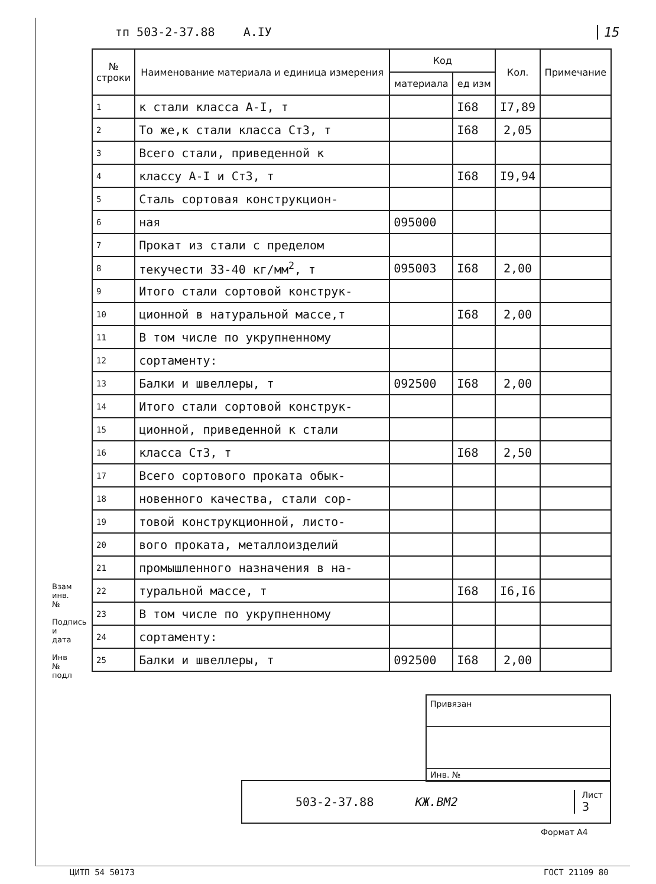тп 503-2-37.88 А.IУ 15
| № строки | Наименование материала и единица измерения | Код | | Кол. | Примечание |
| --- | --- | --- | --- | --- | --- |
| | | материала | ед изм | | |
| 1 | к стали класса А-I, т | | I68 | I7,89 | |
| 2 | То же,к стали класса Ст3, т | | I68 | 2,05 | |
| 3 | Всего стали, приведенной к | | | | |
| 4 | классу А-I и Ст3, т | | I68 | I9,94 | |
| 5 | Сталь сортовая конструкцион- | | | | |
| 6 | ная | 095000 | | | |
| 7 | Прокат из стали с пределом | | | | |
| 8 | текучести 33-40 кг/мм<sup>2</sup>, т | 095003 | I68 | 2,00 | |
| 9 | Итого стали сортовой конструк- | | | | |
| 10 | ционной в натуральной массе,т | | I68 | 2,00 | |
| 11 | В том числе по укрупненному | | | | |
| 12 | сортаменту: | | | | |
| 13 | Балки и швеллеры, т | 092500 | I68 | 2,00 | |
| 14 | Итого стали сортовой конструк- | | | | |
| 15 | ционной, приведенной к стали | | | | |
| 16 | класса Ст3, т | | I68 | 2,50 | |
| 17 | Всего сортового проката обык- | | | | |
| 18 | новенного качества, стали сор- | | | | |
| 19 | товой конструкционной, листо- | | | | |
| 20 | вого проката, металлоизделий | | | | |
| 21 | промышленного назначения в на- | | | | |
| 22 | туральной массе, т | | I68 | I6,I6 | |
| 23 | В том числе по укрупненному | | | | |
| 24 | сортаменту: | | | | |
| 25 | Балки и швеллеры, т | 092500 | I68 | 2,00 | |
Взам инв. №
Подпись и дата
Инв № подл
Привязан
Инв. №
503-2-37.88 КЖ.ВМ2 Лист
3
Формат А4
ЦИТП 54 50173 ГОСТ 21109 80